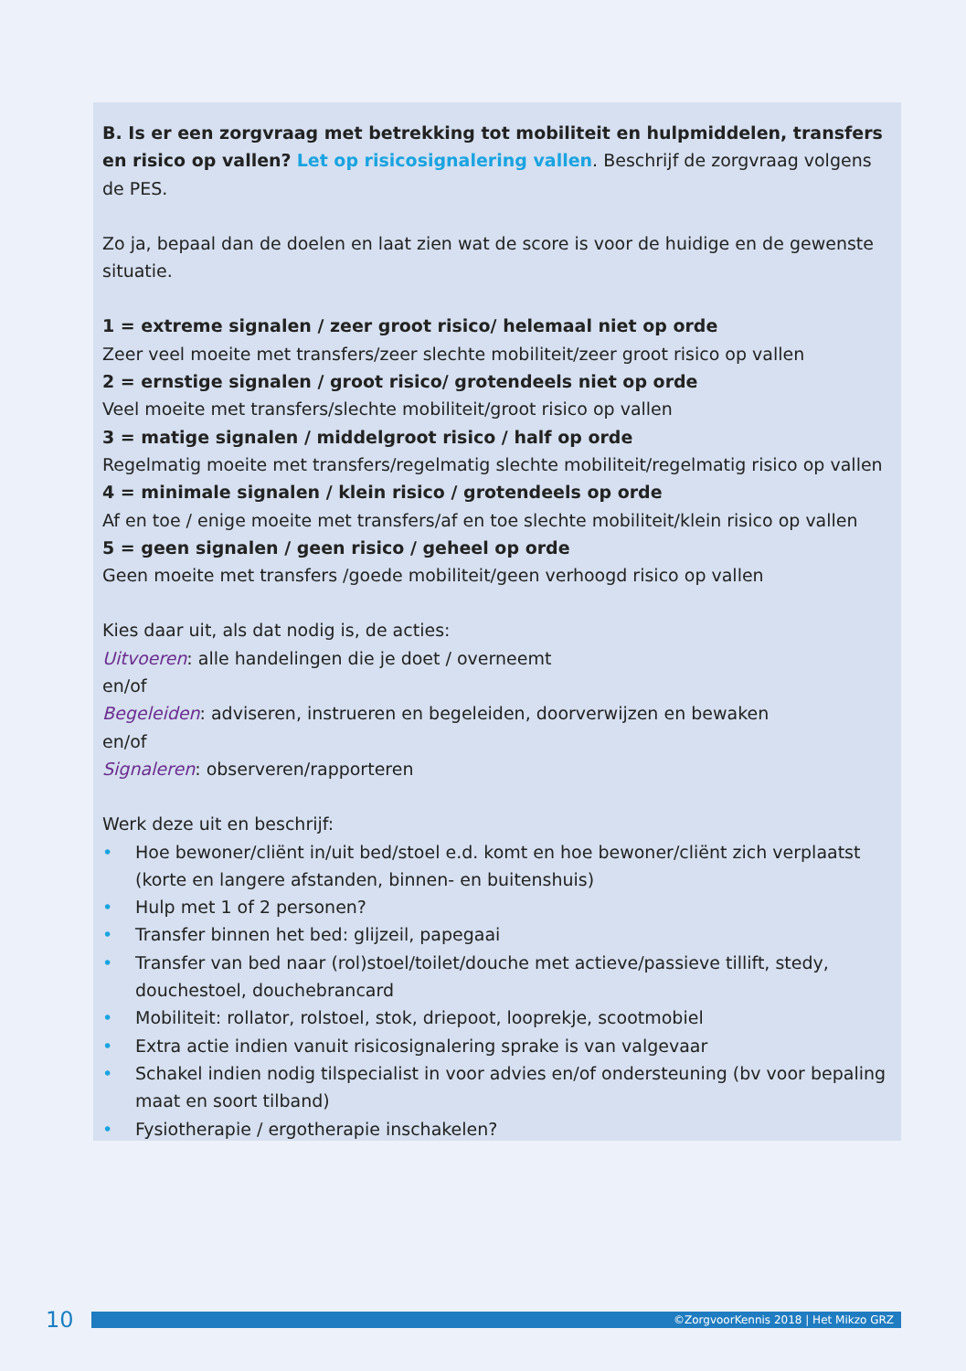B. Is er een zorgvraag met betrekking tot mobiliteit en hulpmiddelen, transfers en risico op vallen? Let op risicosignalering vallen. Beschrijf de zorgvraag volgens de PES.
Zo ja, bepaal dan de doelen en laat zien wat de score is voor de huidige en de gewenste situatie.
1 = extreme signalen / zeer groot risico/ helemaal niet op orde
Zeer veel moeite met transfers/zeer slechte mobiliteit/zeer groot risico op vallen
2 = ernstige signalen / groot risico/ grotendeels niet op orde
Veel moeite met transfers/slechte mobiliteit/groot risico op vallen
3 = matige signalen / middelgroot risico / half op orde
Regelmatig moeite met transfers/regelmatig slechte mobiliteit/regelmatig risico op vallen
4 = minimale signalen / klein risico / grotendeels op orde
Af en toe / enige moeite met transfers/af en toe slechte mobiliteit/klein risico op vallen
5 = geen signalen / geen risico / geheel op orde
Geen moeite met transfers /goede mobiliteit/geen verhoogd risico op vallen
Kies daar uit, als dat nodig is, de acties:
Uitvoeren: alle handelingen die je doet / overneemt
en/of
Begeleiden: adviseren, instrueren en begeleiden, doorverwijzen en bewaken
en/of
Signaleren: observeren/rapporteren
Werk deze uit en beschrijf:
• Hoe bewoner/cliënt in/uit bed/stoel e.d. komt en hoe bewoner/cliënt zich verplaatst (korte en langere afstanden, binnen- en buitenshuis)
• Hulp met 1 of 2 personen?
• Transfer binnen het bed: glijzeil, papegaai
• Transfer van bed naar (rol)stoel/toilet/douche met actieve/passieve tillift, stedy, douchestoel, douchebrancard
• Mobiliteit: rollator, rolstoel, stok, driepoot, looprekje, scootmobiel
• Extra actie indien vanuit risicosignalering sprake is van valgevaar
• Schakel indien nodig tilspecialist in voor advies en/of ondersteuning (bv voor bepaling maat en soort tilband)
• Fysiotherapie / ergotherapie inschakelen?
10
©ZorgvoorKennis 2018 | Het Mikzo GRZ